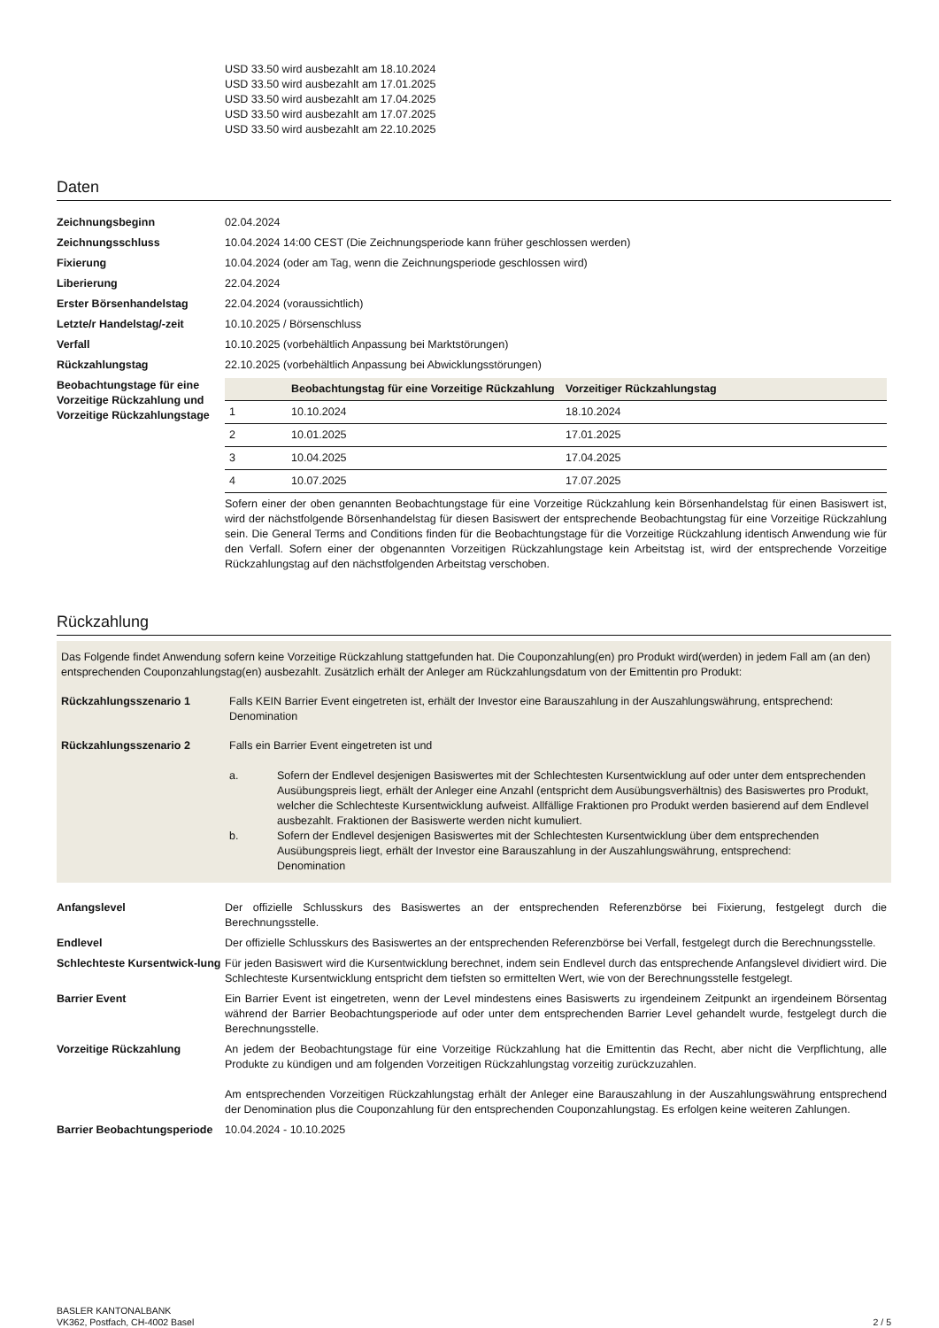USD 33.50 wird ausbezahlt am 18.10.2024
USD 33.50 wird ausbezahlt am 17.01.2025
USD 33.50 wird ausbezahlt am 17.04.2025
USD 33.50 wird ausbezahlt am 17.07.2025
USD 33.50 wird ausbezahlt am 22.10.2025
Daten
Zeichnungsbeginn 02.04.2024
Zeichnungsschluss 10.04.2024 14:00 CEST (Die Zeichnungsperiode kann früher geschlossen werden)
Fixierung 10.04.2024 (oder am Tag, wenn die Zeichnungsperiode geschlossen wird)
Liberierung 22.04.2024
Erster Börsenhandelstag 22.04.2024 (voraussichtlich)
Letzte/r Handelstag/-zeit 10.10.2025 / Börsenschluss
Verfall 10.10.2025 (vorbehältlich Anpassung bei Marktstörungen)
Rückzahlungstag 22.10.2025 (vorbehältlich Anpassung bei Abwicklungsstörungen)
Beobachtungstage für eine Vorzeitige Rückzahlung und Vorzeitige Rückzahlungstage
| | Beobachtungstag für eine Vorzeitige Rückzahlung | Vorzeitiger Rückzahlungstag |
| --- | --- | --- |
| 1 | 10.10.2024 | 18.10.2024 |
| 2 | 10.01.2025 | 17.01.2025 |
| 3 | 10.04.2025 | 17.04.2025 |
| 4 | 10.07.2025 | 17.07.2025 |
Sofern einer der oben genannten Beobachtungstage für eine Vorzeitige Rückzahlung kein Börsenhandelstag für einen Basiswert ist, wird der nächstfolgende Börsenhandelstag für diesen Basiswert der entsprechende Beobachtungstag für eine Vorzeitige Rückzahlung sein. Die General Terms and Conditions finden für die Beobachtungstage für die Vorzeitige Rückzahlung identisch Anwendung wie für den Verfall. Sofern einer der obgenannten Vorzeitigen Rückzahlungstage kein Arbeitstag ist, wird der entsprechende Vorzeitige Rückzahlungstag auf den nächstfolgenden Arbeitstag verschoben.
Rückzahlung
Das Folgende findet Anwendung sofern keine Vorzeitige Rückzahlung stattgefunden hat. Die Couponzahlung(en) pro Produkt wird(werden) in jedem Fall am (an den) entsprechenden Couponzahlungstag(en) ausbezahlt. Zusätzlich erhält der Anleger am Rückzahlungsdatum von der Emittentin pro Produkt:
Rückzahlungsszenario 1 Falls KEIN Barrier Event eingetreten ist, erhält der Investor eine Barauszahlung in der Auszahlungswährung, entsprechend:
Denomination
Rückzahlungsszenario 2 Falls ein Barrier Event eingetreten ist und
a. Sofern der Endlevel desjenigen Basiswertes mit der Schlechtesten Kursentwicklung auf oder unter dem entsprechenden Ausübungspreis liegt, erhält der Anleger eine Anzahl (entspricht dem Ausübungsverhältnis) des Basiswertes pro Produkt, welcher die Schlechteste Kursentwicklung aufweist. Allfällige Fraktionen pro Produkt werden basierend auf dem Endlevel ausbezahlt. Fraktionen der Basiswerte werden nicht kumuliert.
b. Sofern der Endlevel desjenigen Basiswertes mit der Schlechtesten Kursentwicklung über dem entsprechenden Ausübungspreis liegt, erhält der Investor eine Barauszahlung in der Auszahlungswährung, entsprechend:
Denomination
Anfangslevel Der offizielle Schlusskurs des Basiswertes an der entsprechenden Referenzbörse bei Fixierung, festgelegt durch die Berechnungsstelle.
Endlevel Der offizielle Schlusskurs des Basiswertes an der entsprechenden Referenzbörse bei Verfall, festgelegt durch die Berechnungsstelle.
Schlechteste Kursentwick-lung
Für jeden Basiswert wird die Kursentwicklung berechnet, indem sein Endlevel durch das entsprechende Anfangslevel dividiert wird. Die Schlechteste Kursentwicklung entspricht dem tiefsten so ermittelten Wert, wie von der Berechnungsstelle festgelegt.
Barrier Event Ein Barrier Event ist eingetreten, wenn der Level mindestens eines Basiswerts zu irgendeinem Zeitpunkt an irgendeinem Börsentag während der Barrier Beobachtungsperiode auf oder unter dem entsprechenden Barrier Level gehandelt wurde, festgelegt durch die Berechnungsstelle.
Vorzeitige Rückzahlung An jedem der Beobachtungstage für eine Vorzeitige Rückzahlung hat die Emittentin das Recht, aber nicht die Verpflichtung, alle Produkte zu kündigen und am folgenden Vorzeitigen Rückzahlungstag vorzeitig zurückzuzahlen.
Am entsprechenden Vorzeitigen Rückzahlungstag erhält der Anleger eine Barauszahlung in der Auszahlungswährung entsprechend der Denomination plus die Couponzahlung für den entsprechenden Couponzahlungstag. Es erfolgen keine weiteren Zahlungen.
Barrier Beobachtungsperiode
10.04.2024 - 10.10.2025
BASLER KANTONALBANK
VK362, Postfach, CH-4002 Basel
2 / 5